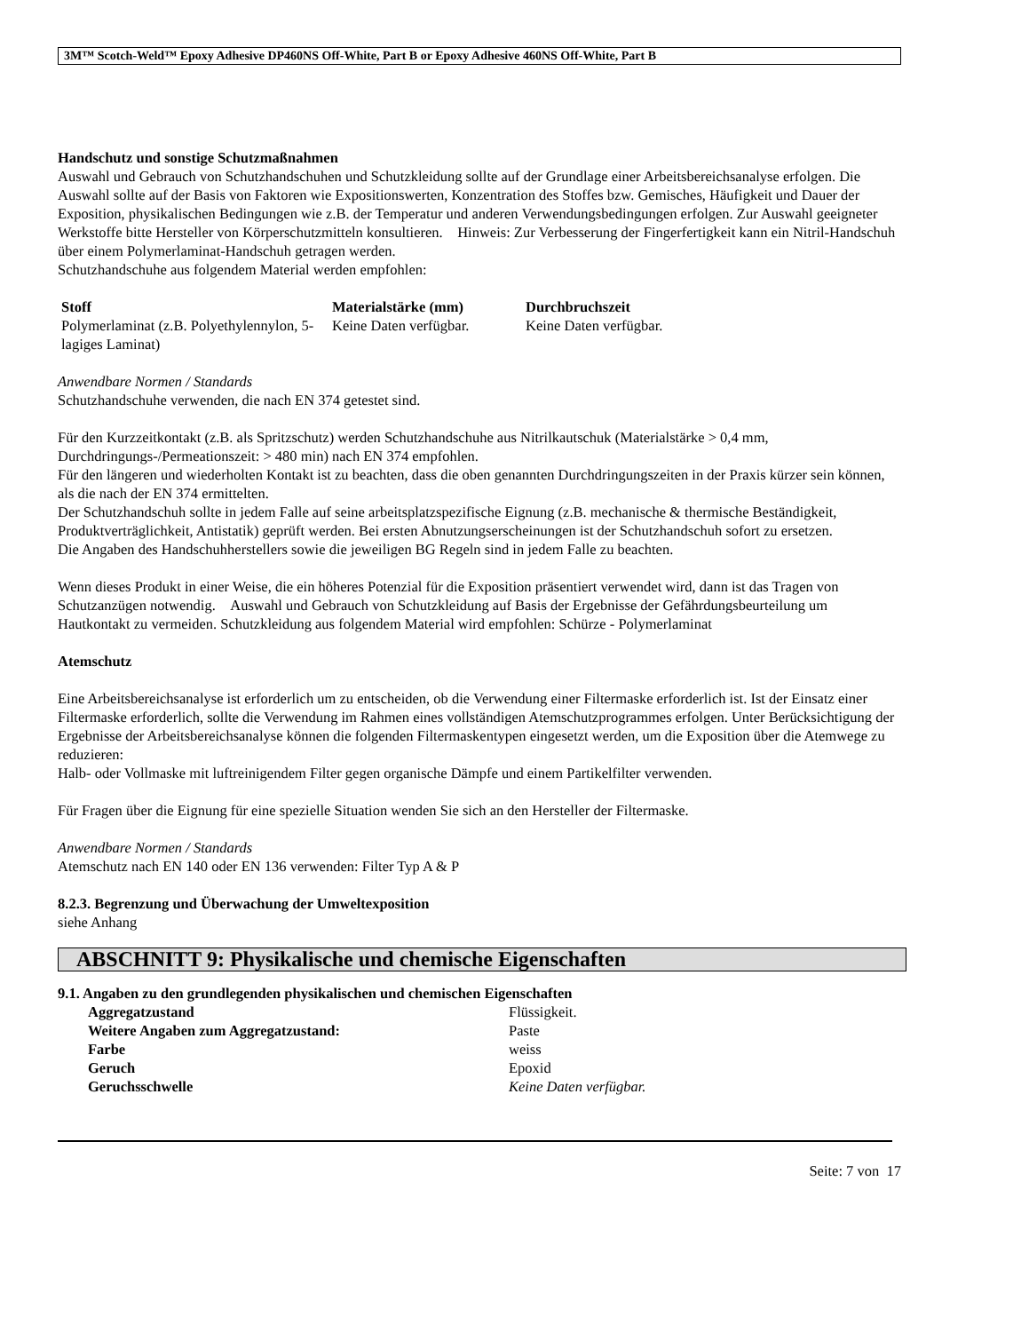3M™ Scotch-Weld™ Epoxy Adhesive DP460NS Off-White, Part B or Epoxy Adhesive 460NS Off-White, Part B
Handschutz und sonstige Schutzmaßnahmen
Auswahl und Gebrauch von Schutzhandschuhen und Schutzkleidung sollte auf der Grundlage einer Arbeitsbereichsanalyse erfolgen. Die Auswahl sollte auf der Basis von Faktoren wie Expositionswerten, Konzentration des Stoffes bzw. Gemisches, Häufigkeit und Dauer der Exposition, physikalischen Bedingungen wie z.B. der Temperatur und anderen Verwendungsbedingungen erfolgen. Zur Auswahl geeigneter Werkstoffe bitte Hersteller von Körperschutzmitteln konsultieren. Hinweis: Zur Verbesserung der Fingerfertigkeit kann ein Nitril-Handschuh über einem Polymerlaminat-Handschuh getragen werden.
Schutzhandschuhe aus folgendem Material werden empfohlen:
| Stoff | Materialstärke (mm) | Durchbruchszeit |
| --- | --- | --- |
| Polymerlaminat (z.B. Polyethylennylon, 5-lagiges Laminat) | Keine Daten verfügbar. | Keine Daten verfügbar. |
Anwendbare Normen / Standards
Schutzhandschuhe verwenden, die nach EN 374 getestet sind.
Für den Kurzzeitkontakt (z.B. als Spritzschutz) werden Schutzhandschuhe aus Nitrilkautschuk (Materialstärke > 0,4 mm, Durchdringungs-/Permeationszeit: > 480 min) nach EN 374 empfohlen.
Für den längeren und wiederholten Kontakt ist zu beachten, dass die oben genannten Durchdringungszeiten in der Praxis kürzer sein können, als die nach der EN 374 ermittelten.
Der Schutzhandschuh sollte in jedem Falle auf seine arbeitsplatzspezifische Eignung (z.B. mechanische & thermische Beständigkeit, Produktverträglichkeit, Antistatik) geprüft werden. Bei ersten Abnutzungserscheinungen ist der Schutzhandschuh sofort zu ersetzen.
Die Angaben des Handschuhherstellers sowie die jeweiligen BG Regeln sind in jedem Falle zu beachten.
Wenn dieses Produkt in einer Weise, die ein höheres Potenzial für die Exposition präsentiert verwendet wird, dann ist das Tragen von Schutzanzügen notwendig. Auswahl und Gebrauch von Schutzkleidung auf Basis der Ergebnisse der Gefährdungsbeurteilung um Hautkontakt zu vermeiden. Schutzkleidung aus folgendem Material wird empfohlen: Schürze - Polymerlaminat
Atemschutz
Eine Arbeitsbereichsanalyse ist erforderlich um zu entscheiden, ob die Verwendung einer Filtermaske erforderlich ist. Ist der Einsatz einer Filtermaske erforderlich, sollte die Verwendung im Rahmen eines vollständigen Atemschutzprogrammes erfolgen. Unter Berücksichtigung der Ergebnisse der Arbeitsbereichsanalyse können die folgenden Filtermaskentypen eingesetzt werden, um die Exposition über die Atemwege zu reduzieren:
Halb- oder Vollmaske mit luftreinigendem Filter gegen organische Dämpfe und einem Partikelfilter verwenden.
Für Fragen über die Eignung für eine spezielle Situation wenden Sie sich an den Hersteller der Filtermaske.
Anwendbare Normen / Standards
Atemschutz nach EN 140 oder EN 136 verwenden: Filter Typ A & P
8.2.3. Begrenzung und Überwachung der Umweltexposition
siehe Anhang
ABSCHNITT 9: Physikalische und chemische Eigenschaften
9.1. Angaben zu den grundlegenden physikalischen und chemischen Eigenschaften
| Aggregatzustand | Flüssigkeit. |
| Weitere Angaben zum Aggregatzustand: | Paste |
| Farbe | weiss |
| Geruch | Epoxid |
| Geruchsschwelle | Keine Daten verfügbar. |
Seite: 7 von 17